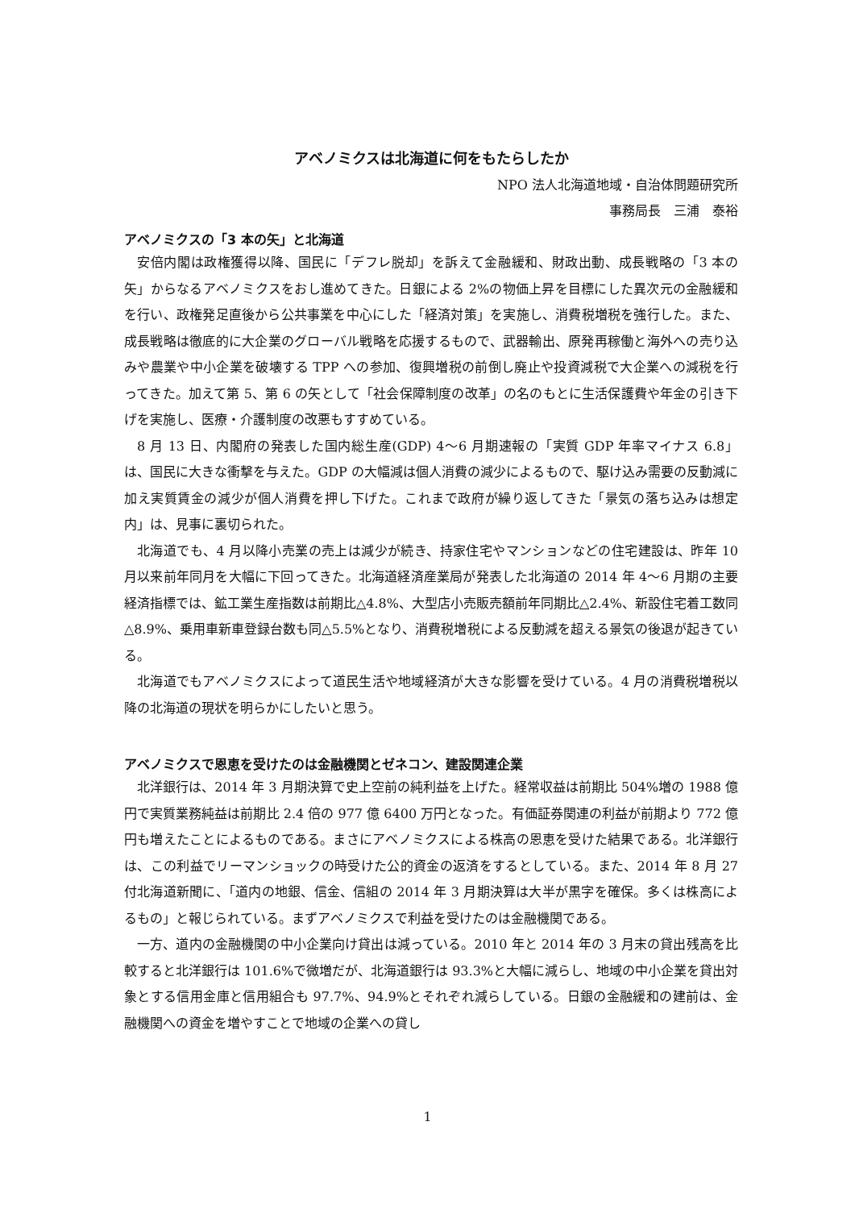アベノミクスは北海道に何をもたらしたか
NPO 法人北海道地域・自治体問題研究所
事務局長　三浦　泰裕
アベノミクスの「3 本の矢」と北海道
安倍内閣は政権獲得以降、国民に「デフレ脱却」を訴えて金融緩和、財政出動、成長戦略の「3 本の矢」からなるアベノミクスをおし進めてきた。日銀による 2%の物価上昇を目標にした異次元の金融緩和を行い、政権発足直後から公共事業を中心にした「経済対策」を実施し、消費税増税を強行した。また、成長戦略は徹底的に大企業のグローバル戦略を応援するもので、武器輸出、原発再稼働と海外への売り込みや農業や中小企業を破壊する TPP への参加、復興増税の前倒し廃止や投資減税で大企業への減税を行ってきた。加えて第 5、第 6 の矢として「社会保障制度の改革」の名のもとに生活保護費や年金の引き下げを実施し、医療・介護制度の改悪もすすめている。
8 月 13 日、内閣府の発表した国内総生産(GDP) 4〜6 月期速報の「実質 GDP 年率マイナス 6.8」は、国民に大きな衝撃を与えた。GDP の大幅減は個人消費の減少によるもので、駆け込み需要の反動減に加え実質賃金の減少が個人消費を押し下げた。これまで政府が繰り返してきた「景気の落ち込みは想定内」は、見事に裏切られた。
北海道でも、4 月以降小売業の売上は減少が続き、持家住宅やマンションなどの住宅建設は、昨年 10 月以来前年同月を大幅に下回ってきた。北海道経済産業局が発表した北海道の 2014 年 4〜6 月期の主要経済指標では、鉱工業生産指数は前期比△4.8%、大型店小売販売額前年同期比△2.4%、新設住宅着工数同△8.9%、乗用車新車登録台数も同△5.5%となり、消費税増税による反動減を超える景気の後退が起きている。
北海道でもアベノミクスによって道民生活や地域経済が大きな影響を受けている。4 月の消費税増税以降の北海道の現状を明らかにしたいと思う。
アベノミクスで恩恵を受けたのは金融機関とゼネコン、建設関連企業
北洋銀行は、2014 年 3 月期決算で史上空前の純利益を上げた。経常収益は前期比 504%増の 1988 億円で実質業務純益は前期比 2.4 倍の 977 億 6400 万円となった。有価証券関連の利益が前期より 772 億円も増えたことによるものである。まさにアベノミクスによる株高の恩恵を受けた結果である。北洋銀行は、この利益でリーマンショックの時受けた公的資金の返済をするとしている。また、2014 年 8 月 27 付北海道新聞に、「道内の地銀、信金、信組の 2014 年 3 月期決算は大半が黒字を確保。多くは株高によるもの」と報じられている。まずアベノミクスで利益を受けたのは金融機関である。
一方、道内の金融機関の中小企業向け貸出は減っている。2010 年と 2014 年の 3 月末の貸出残高を比較すると北洋銀行は 101.6%で微増だが、北海道銀行は 93.3%と大幅に減らし、地域の中小企業を貸出対象とする信用金庫と信用組合も 97.7%、94.9%とそれぞれ減らしている。日銀の金融緩和の建前は、金融機関への資金を増やすことで地域の企業への貸し
1